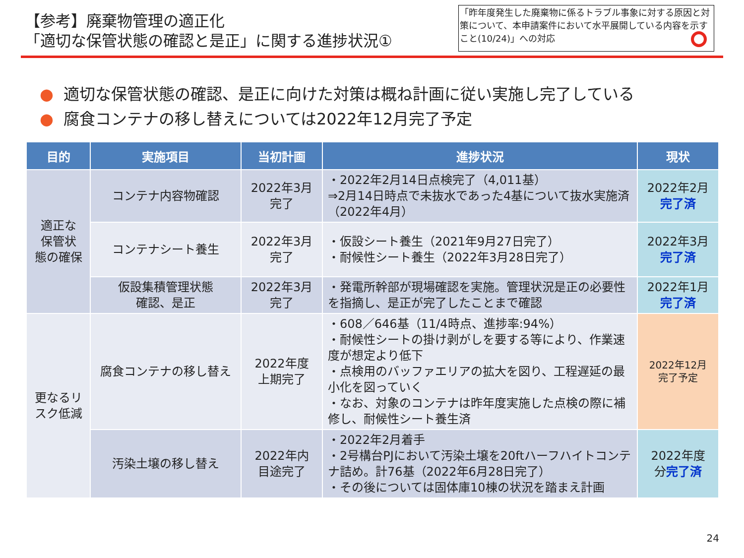【参考】廃棄物管理の適正化
「適切な保管状態の確認と是正」に関する進捗状況①
「昨年度発生した廃棄物に係るトラブル事象に対する原因と対策について、本申請案件において水平展開している内容を示すこと(10/24)」への対応
● 適切な保管状態の確認、是正に向けた対策は概ね計画に従い実施し完了している
● 腐食コンテナの移し替えについては2022年12月完了予定
| 目的 | 実施項目 | 当初計画 | 進捗状況 | 現状 |
| --- | --- | --- | --- | --- |
| 適正な 保管状 態の確保 | コンテナ内容物確認 | 2022年3月 完了 | ・2022年2月14日点検完了（4,011基） ⇒2月14日時点で未抜水であった4基について抜水実施済（2022年4月） | 2022年2月 完了済 |
| | コンテナシート養生 | 2022年3月 完了 | ・仮設シート養生（2021年9月27日完了） ・耐候性シート養生（2022年3月28日完了） | 2022年3月 完了済 |
| | 仮設集積管理状態 確認、是正 | 2022年3月 完了 | ・発電所幹部が現場確認を実施。管理状況是正の必要性を指摘し、是正が完了したことまで確認 | 2022年1月 完了済 |
| 更なるリ スク低減 | 腐食コンテナの移し替え | 2022年度 上期完了 | ・608／646基（11/4時点、進捗率:94%） ・耐候性シートの掛け剥がしを要する等により、作業速度が想定より低下 ・点検用のバッファエリアの拡大を図り、工程遅延の最小化を図っていく ・なお、対象のコンテナは昨年度実施した点検の際に補修し、耐候性シート養生済 | 2022年12月 完了予定 |
| | 汚染土壌の移し替え | 2022年内 目途完了 | ・2022年2月着手 ・2号構台PJにおいて汚染土壌を20ftハーフハイトコンテナ詰め。計76基（2022年6月28日完了） ・その後については固体庫10棟の状況を踏まえ計画 | 2022年度 分 完了済 |
24